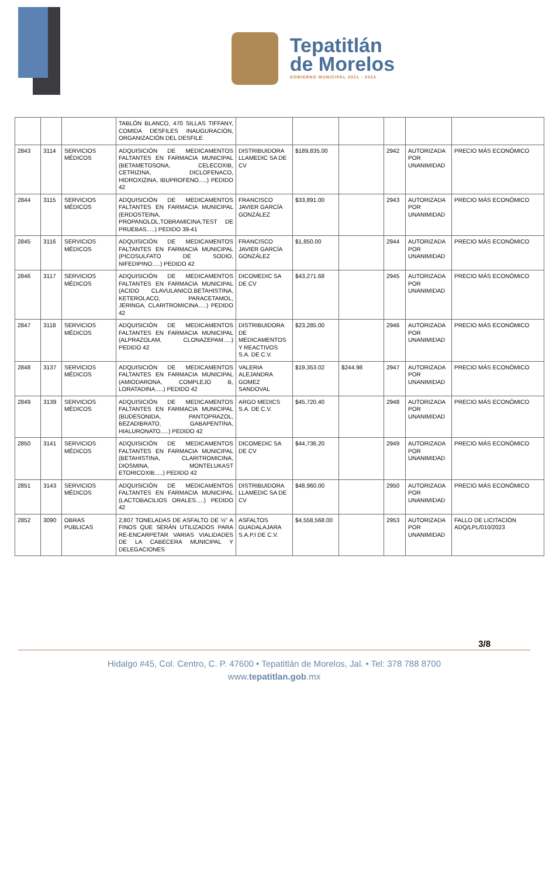Tepatitlán
de Morelos
GOBIERNO MUNICIPAL 2021 - 2024
| | | | TABLÓN BLANCO, 470 SILLAS TIFFANY, COMIDA DESFILES INAUGURACIÓN, ORGANIZACIÓN DEL DESFILE | | | | | | |
| 2843 | 3114 | SERVICIOS MÉDICOS | ADQUISICIÓN DE MEDICAMENTOS FALTANTES EN FARMACIA MUNICIPAL (BETAMETOSONA, CELECOXIB, CETRIZINA, DICLOFENACO, HIDROXIZINA, IBUPROFENO.....) PEDIDO 42 | DISTRIBUIDORA LLAMEDIC SA DE CV | $189,835.00 | | 2942 | AUTORIZADA POR UNANIMIDAD | PRECIO MÁS ECONÓMICO |
| 2844 | 3115 | SERVICIOS MÉDICOS | ADQUISICIÓN DE MEDICAMENTOS FALTANTES EN FARMACIA MUNICIPAL (ERDOSTEINA, PROPANOLOL,TOBRAMICINA,TEST DE PRUEBAS.....) PEDIDO 39-41 | FRANCISCO JAVIER GARCÍA GONZÁLEZ | $33,891.00 | | 2943 | AUTORIZADA POR UNANIMIDAD | PRECIO MÁS ECONÓMICO |
| 2845 | 3116 | SERVICIOS MÉDICOS | ADQUISICIÓN DE MEDICAMENTOS FALTANTES EN FARMACIA MUNICIPAL (PICOSULFATO DE SODIO, NIFEDIPINO.....) PEDIDO 42 | FRANCISCO JAVIER GARCÍA GONZÁLEZ | $1,850.00 | | 2944 | AUTORIZADA POR UNANIMIDAD | PRECIO MÁS ECONÓMICO |
| 2846 | 3117 | SERVICIOS MÉDICOS | ADQUISICIÓN DE MEDICAMENTOS FALTANTES EN FARMACIA MUNICIPAL (ACIDO CLAVULANICO,BETAHISTINA, KETEROLACO, PARACETAMOL, JERINGA, CLARITROMICINA.....) PEDIDO 42 | DICOMEDIC SA DE CV | $43,271.68 | | 2945 | AUTORIZADA POR UNANIMIDAD | PRECIO MÁS ECONÓMICO |
| 2847 | 3118 | SERVICIOS MÉDICOS | ADQUISICIÓN DE MEDICAMENTOS FALTANTES EN FARMACIA MUNICIPAL (ALPRAZOLAM, CLONAZEPAM.....) PEDIDO 42 | DISTRIBUIDORA DE MEDICAMENTOS Y REACTIVOS S.A. DE C.V. | $23,285.00 | | 2946 | AUTORIZADA POR UNANIMIDAD | PRECIO MÁS ECONÓMICO |
| 2848 | 3137 | SERVICIOS MÉDICOS | ADQUISICIÓN DE MEDICAMENTOS FALTANTES EN FARMACIA MUNICIPAL (AMIODARONA, COMPLEJO B, LORATADINA.....) PEDIDO 42 | VALERIA ALEJANDRA GOMEZ SANDOVAL | $19,353.02 | $244.98 | 2947 | AUTORIZADA POR UNANIMIDAD | PRECIO MÁS ECONÓMICO |
| 2849 | 3139 | SERVICIOS MÉDICOS | ADQUISICIÓN DE MEDICAMENTOS FALTANTES EN FARMACIA MUNICIPAL (BUDESONIDA, PANTOPRAZOL, BEZADIBRATO, GABAPENTINA, HIALURONATO.....) PEDIDO 42 | ARGO MEDICS S.A. DE C.V. | $45,720.40 | | 2948 | AUTORIZADA POR UNANIMIDAD | PRECIO MÁS ECONÓMICO |
| 2850 | 3141 | SERVICIOS MÉDICOS | ADQUISICIÓN DE MEDICAMENTOS FALTANTES EN FARMACIA MUNICIPAL (BETAHISTINA, CLARITROMICINA, DIOSMINA, MONTELUKAST ETORICOXIB.....) PEDIDO 42 | DICOMEDIC SA DE CV | $44,736.20 | | 2949 | AUTORIZADA POR UNANIMIDAD | PRECIO MÁS ECONÓMICO |
| 2851 | 3143 | SERVICIOS MÉDICOS | ADQUISICIÓN DE MEDICAMENTOS FALTANTES EN FARMACIA MUNICIPAL (LACTOBACILIOS ORALES.....) PEDIDO 42 | DISTRIBUIDORA LLAMEDIC SA DE CV | $48,960.00 | | 2950 | AUTORIZADA POR UNANIMIDAD | PRECIO MÁS ECONÓMICO |
| 2852 | 3090 | OBRAS PUBLICAS | 2,807 TONELADAS DE ASFALTO DE ½" A FINOS QUE SERÁN UTILIZADOS PARA RE-ENCARPETAR VARIAS VIALIDADES DE LA CABECERA MUNICIPAL Y DELEGACIONES | ASFALTOS GUADALAJARA S.A.P.I DE C.V. | $4,558,568.00 | | 2953 | AUTORIZADA POR UNANIMIDAD | FALLO DE LICITACIÓN ADQ/LPL/010/2023 |
3/8
Hidalgo #45, Col. Centro, C. P. 47600 • Tepatitlán de Morelos, Jal. • Tel: 378 788 8700
www.tepatitlan.gob.mx